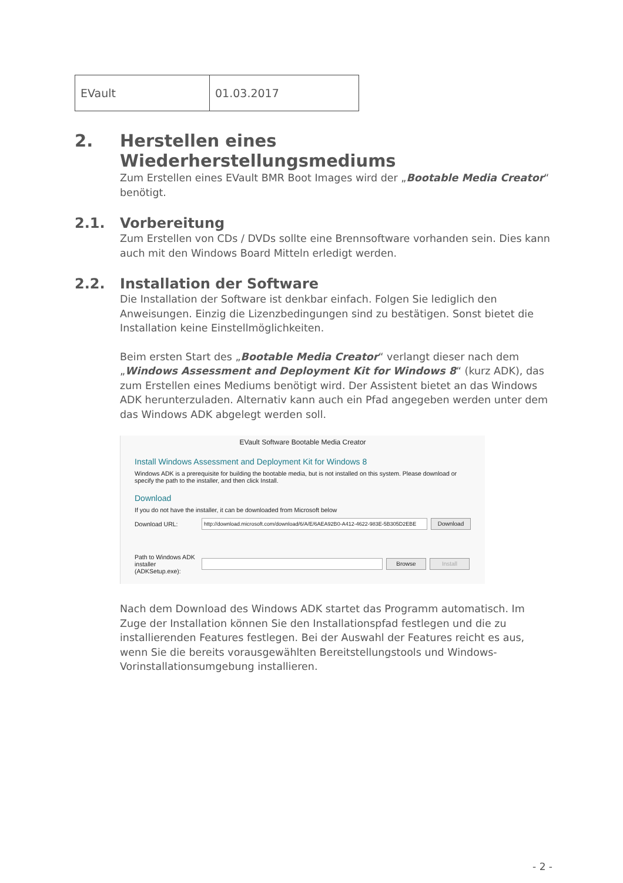| EVault | 01.03.2017 |
2. Herstellen eines Wiederherstellungsmediums
Zum Erstellen eines EVault BMR Boot Images wird der „Bootable Media Creator“ benötigt.
2.1. Vorbereitung
Zum Erstellen von CDs / DVDs sollte eine Brennsoftware vorhanden sein. Dies kann auch mit den Windows Board Mitteln erledigt werden.
2.2. Installation der Software
Die Installation der Software ist denkbar einfach. Folgen Sie lediglich den Anweisungen. Einzig die Lizenzbedingungen sind zu bestätigen. Sonst bietet die Installation keine Einstellmöglichkeiten.
Beim ersten Start des „Bootable Media Creator“ verlangt dieser nach dem „Windows Assessment and Deployment Kit for Windows 8“ (kurz ADK), das zum Erstellen eines Mediums benötigt wird. Der Assistent bietet an das Windows ADK herunterzuladen. Alternativ kann auch ein Pfad angegeben werden unter dem das Windows ADK abgelegt werden soll.
EVault Software Bootable Media Creator
Install Windows Assessment and Deployment Kit for Windows 8
Windows ADK is a prerequisite for building the bootable media, but is not installed on this system. Please download or specify the path to the installer, and then click Install.
Download
If you do not have the installer, it can be downloaded from Microsoft below
Download URL: http://download.microsoft.com/download/6/A/E/6AEA92B0-A412-4622-983E-5B305D2EBE Download
Path to Windows ADK installer (ADKSetup.exe): Browse Install
Nach dem Download des Windows ADK startet das Programm automatisch. Im Zuge der Installation können Sie den Installationspfad festlegen und die zu installierenden Features festlegen. Bei der Auswahl der Features reicht es aus, wenn Sie die bereits vorausgewählten Bereitstellungstools und Windows-Vorinstallationsumgebung installieren.
- 2 -